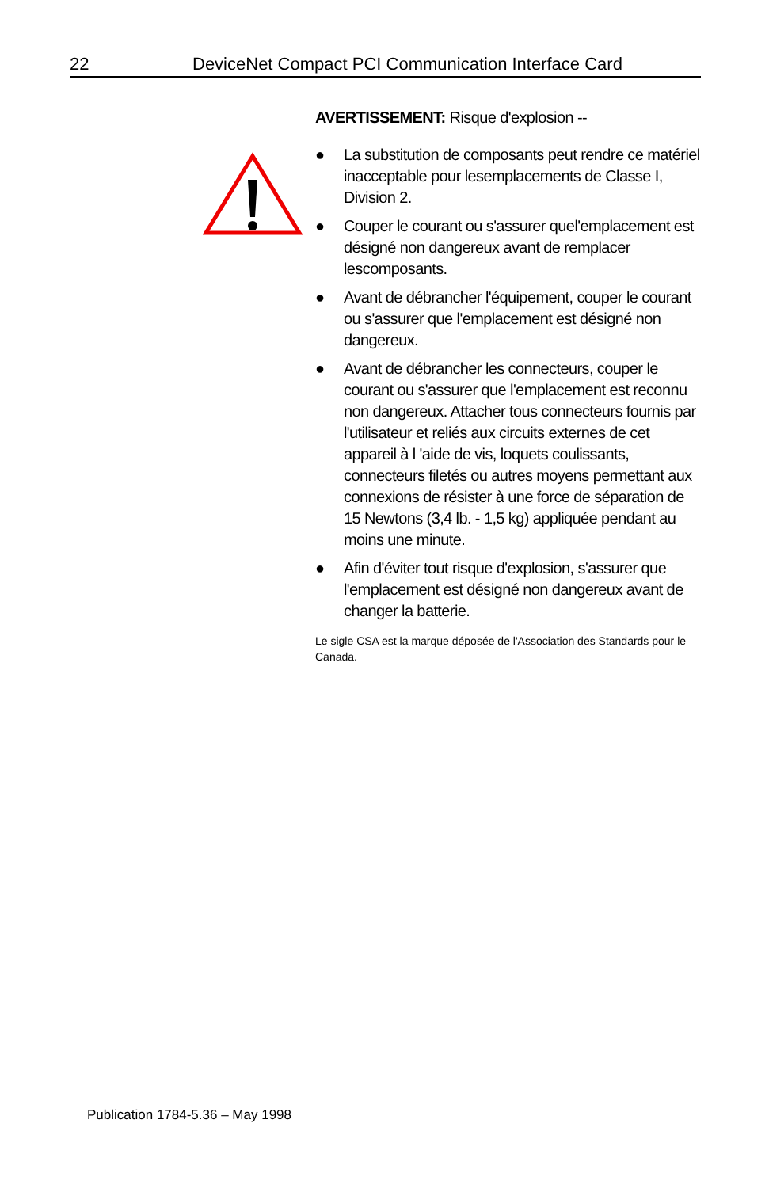22 DeviceNet Compact PCI Communication Interface Card
AVERTISSEMENT: Risque d'explosion --
● La substitution de composants peut rendre ce matériel inacceptable pour lesemplacements de Classe I, Division 2.
● Couper le courant ou s'assurer quel'emplacement est désigné non dangereux avant de remplacer lescomposants.
● Avant de débrancher l'équipement, couper le courant ou s'assurer que l'emplacement est désigné non dangereux.
● Avant de débrancher les connecteurs, couper le courant ou s'assurer que l'emplacement est reconnu non dangereux. Attacher tous connecteurs fournis par l'utilisateur et reliés aux circuits externes de cet appareil à l 'aide de vis, loquets coulissants, connecteurs filetés ou autres moyens permettant aux connexions de résister à une force de séparation de 15 Newtons (3,4 lb. - 1,5 kg) appliquée pendant au moins une minute.
● Afin d'éviter tout risque d'explosion, s'assurer que l'emplacement est désigné non dangereux avant de changer la batterie.
Le sigle CSA est la marque déposée de l'Association des Standards pour le Canada.
Publication 1784-5.36 – May 1998